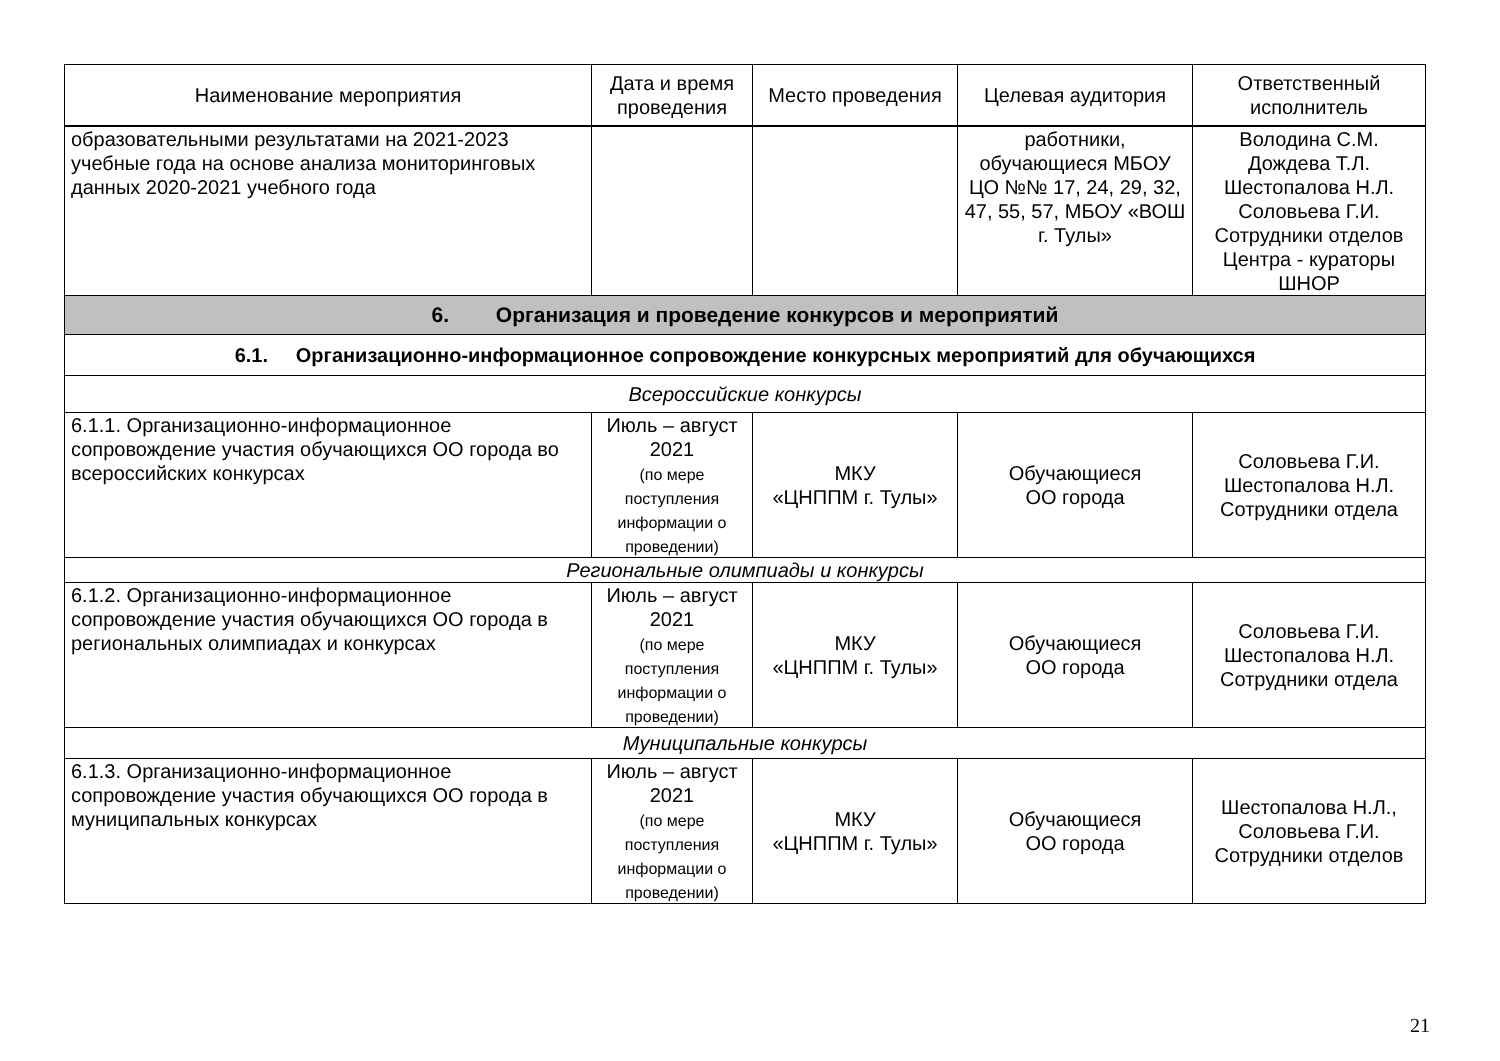| Наименование мероприятия | Дата и время проведения | Место проведения | Целевая аудитория | Ответственный исполнитель |
| --- | --- | --- | --- | --- |
| образовательными результатами на 2021-2023 учебные года на основе анализа мониторинговых данных 2020-2021 учебного года | | | работники, обучающиеся МБОУ ЦО №№ 17, 24, 29, 32, 47, 55, 57, МБОУ «ВОШ г. Тулы» | Володина С.М. Дождева Т.Л. Шестопалова Н.Л. Соловьева Г.И. Сотрудники отделов Центра - кураторы ШНОР |
| 6. Организация и проведение конкурсов и мероприятий | | | | |
| 6.1. Организационно-информационное сопровождение конкурсных мероприятий для обучающихся | | | | |
| Всероссийские конкурсы | | | | |
| 6.1.1. Организационно-информационное сопровождение участия обучающихся ОО города во всероссийских конкурсах | Июль – август 2021 (по мере поступления информации о проведении) | МКУ «ЦНППМ г. Тулы» | Обучающиеся ОО города | Соловьева Г.И. Шестопалова Н.Л. Сотрудники отдела |
| Региональные олимпиады и конкурсы | | | | |
| 6.1.2. Организационно-информационное сопровождение участия обучающихся ОО города в региональных олимпиадах и конкурсах | Июль – август 2021 (по мере поступления информации о проведении) | МКУ «ЦНППМ г. Тулы» | Обучающиеся ОО города | Соловьева Г.И. Шестопалова Н.Л. Сотрудники отдела |
| Муниципальные конкурсы | | | | |
| 6.1.3. Организационно-информационное сопровождение участия обучающихся ОО города в муниципальных конкурсах | Июль – август 2021 (по мере поступления информации о проведении) | МКУ «ЦНППМ г. Тулы» | Обучающиеся ОО города | Шестопалова Н.Л., Соловьева Г.И. Сотрудники отделов |
21